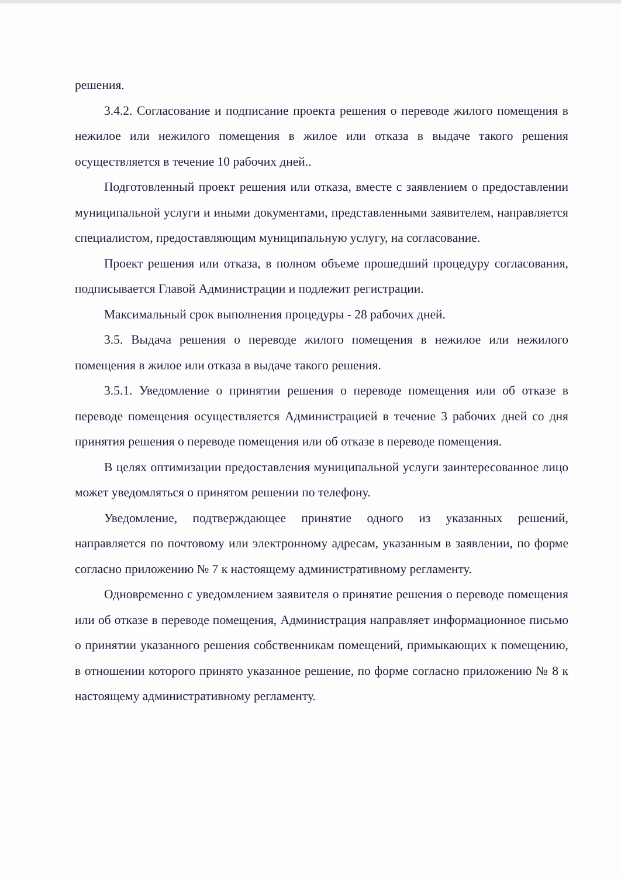решения.
3.4.2. Согласование и подписание проекта решения о переводе жилого помещения в нежилое или нежилого помещения в жилое или отказа в выдаче такого решения осуществляется в течение 10 рабочих дней..
Подготовленный проект решения или отказа, вместе с заявлением о предоставлении муниципальной услуги и иными документами, представленными заявителем, направляется специалистом, предоставляющим муниципальную услугу, на согласование.
Проект решения или отказа, в полном объеме прошедший процедуру согласования, подписывается Главой Администрации и подлежит регистрации.
Максимальный срок выполнения процедуры - 28 рабочих дней.
3.5. Выдача решения о переводе жилого помещения в нежилое или нежилого помещения в жилое или отказа в выдаче такого решения.
3.5.1. Уведомление о принятии решения о переводе помещения или об отказе в переводе помещения осуществляется Администрацией в течение 3 рабочих дней со дня принятия решения о переводе помещения или об отказе в переводе помещения.
В целях оптимизации предоставления муниципальной услуги заинтересованное лицо может уведомляться о принятом решении по телефону.
Уведомление, подтверждающее принятие одного из указанных решений, направляется по почтовому или электронному адресам, указанным в заявлении, по форме согласно приложению № 7 к настоящему административному регламенту.
Одновременно с уведомлением заявителя о принятие решения о переводе помещения или об отказе в переводе помещения, Администрация направляет информационное письмо о принятии указанного решения собственникам помещений, примыкающих к помещению, в отношении которого принято указанное решение, по форме согласно приложению № 8 к настоящему административному регламенту.